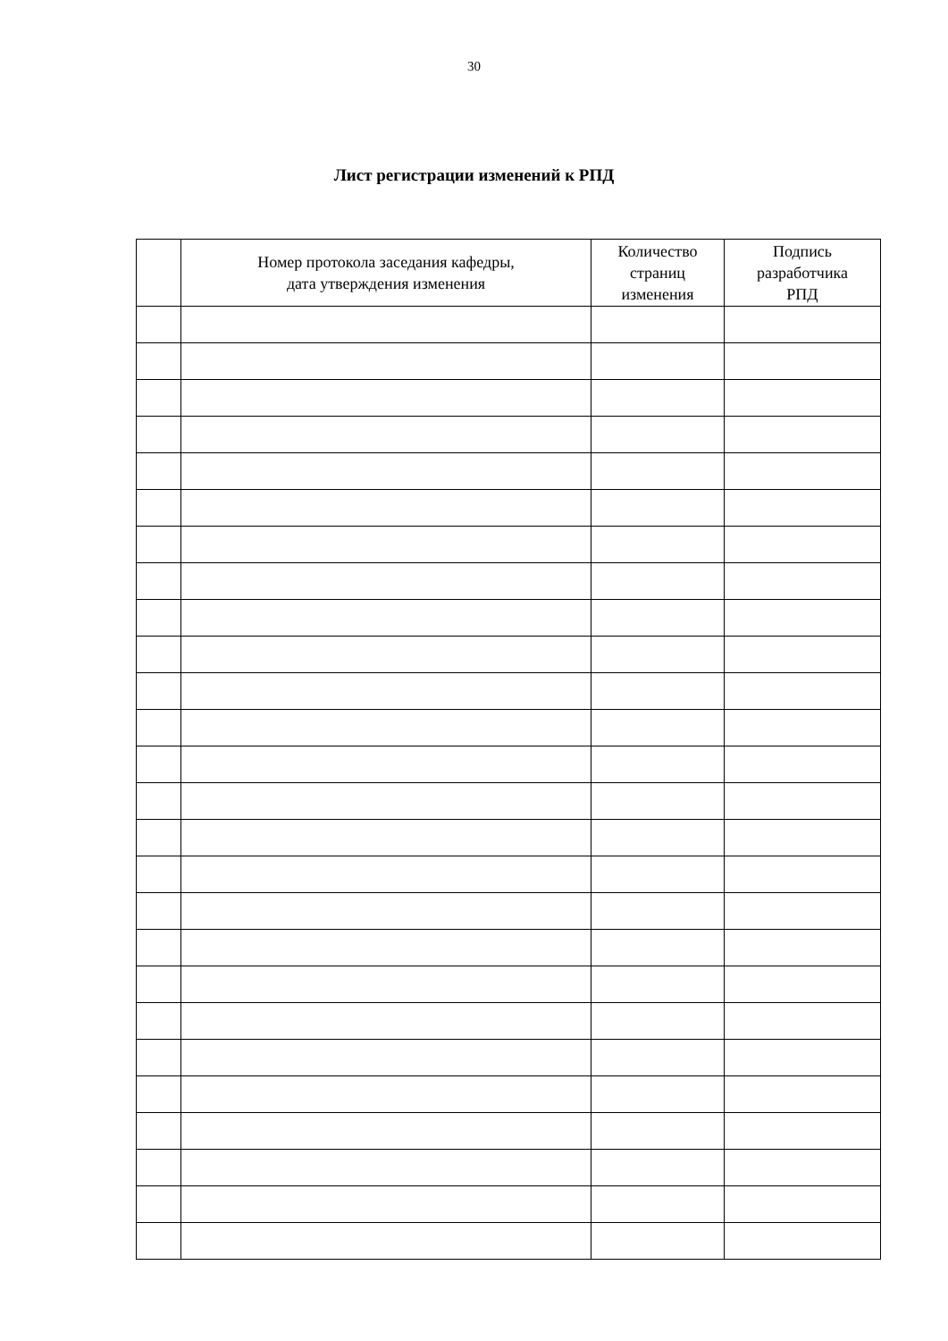30
Лист регистрации изменений к РПД
| | Номер протокола заседания кафедры, дата утверждения изменения | Количество страниц изменения | Подпись разработчика РПД |
| --- | --- | --- | --- |